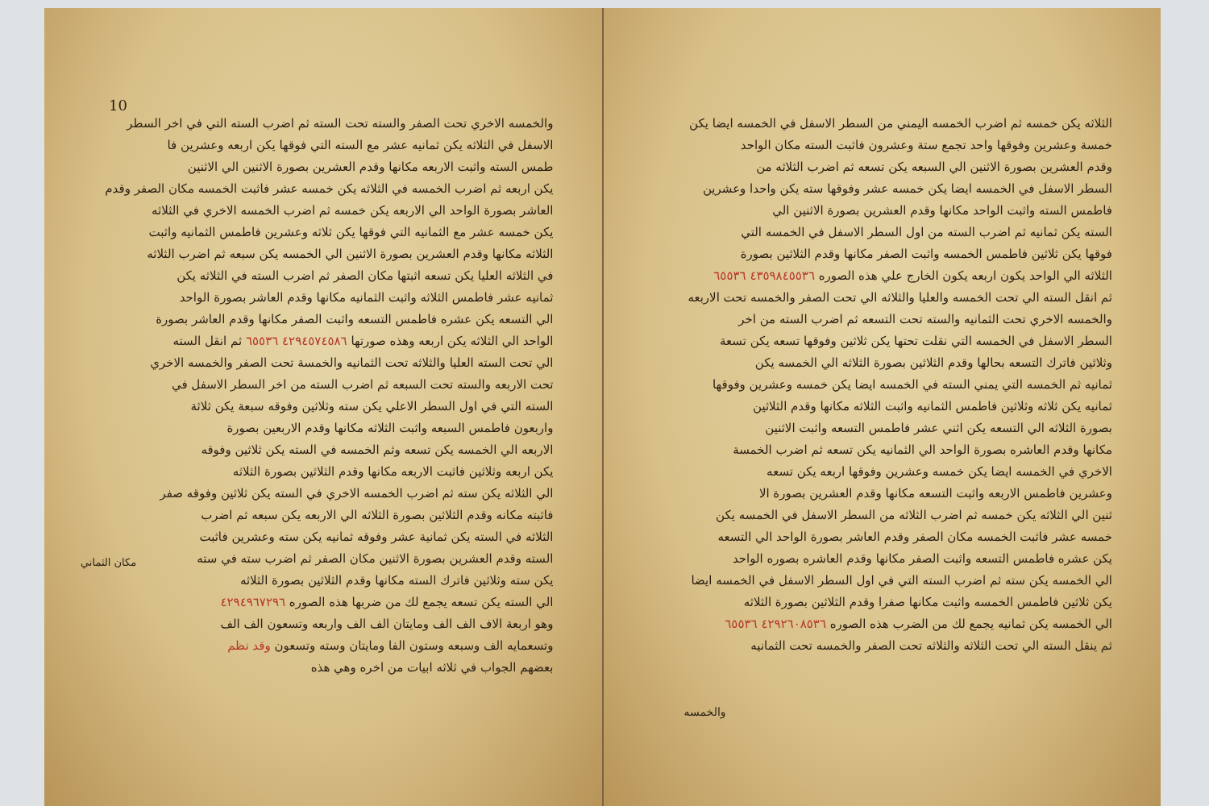الثلاثه يكن خمسه ثم اضرب الخمسه اليمني من السطر الاسفل في الخمسه ايضا يكن
خمسة وعشرين وفوقها واحد تجمع ستة وعشرون فاثبت السته مكان الواحد
وقدم العشرين بصورة الاثنين الي السبعه يكن تسعه ثم اضرب الثلاثه من
السطر الاسفل في الخمسه ايضا يكن خمسه عشر وفوقها سته يكن واحدا وعشرين
فاطمس السته واثبت الواحد مكانها وقدم العشرين بصورة الاثنين الي
السته يكن ثمانيه ثم اضرب السته من اول السطر الاسفل في الخمسه التي
فوقها يكن ثلاثين فاطمس الخمسه واثبت الصفر مكانها وقدم الثلاثين بصورة
الثلاثه الي الواحد يكون اربعه يكون الخارج علي هذه الصوره ٤٣٥٩٨٤٥٥٣٦ ٦٥٥٣٦
ثم انقل السته الي تحت الخمسه والعليا والثلاثه الي تحت الصفر والخمسه تحت الاربعه
والخمسه الاخري تحت الثمانيه والسته تحت التسعه ثم اضرب السته من اخر
السطر الاسفل في الخمسه التي نقلت تحتها يكن ثلاثين وفوقها تسعه يكن تسعة
وثلاثين فاترك التسعه بحالها وقدم الثلاثين بصورة الثلاثه الي الخمسه يكن
ثمانيه ثم الخمسه التي يمني السته في الخمسه ايضا يكن خمسه وعشرين وفوقها
ثمانيه يكن ثلاثه وثلاثين فاطمس الثمانيه واثبت الثلاثه مكانها وقدم الثلاثين
بصورة الثلاثه الي التسعه يكن اثني عشر فاطمس التسعه واثبت الاثنين
مكانها وقدم العاشره بصورة الواحد الي الثمانيه يكن تسعه ثم اضرب الخمسة
الاخري في الخمسه ايضا يكن خمسه وعشرين وفوقها اربعه يكن تسعه
وعشرين فاطمس الاربعه واثبت التسعه مكانها وقدم العشرين بصورة الا
ثنين الي الثلاثه يكن خمسه ثم اضرب الثلاثه من السطر الاسفل في الخمسه يكن
خمسه عشر فاثبت الخمسه مكان الصفر وقدم العاشر بصورة الواحد الي التسعه
يكن عشره فاطمس التسعه واثبت الصفر مكانها وقدم العاشره بصوره الواحد
الي الخمسه يكن سته ثم اضرب السته التي في اول السطر الاسفل في الخمسه ايضا
يكن ثلاثين فاطمس الخمسه واثبت مكانها صفرا وقدم الثلاثين بصورة الثلاثه
الي الخمسه يكن ثمانيه يجمع لك من الضرب هذه الصوره ٤٢٩٢٦٠٨٥٣٦ ٦٥٥٣٦
ثم ينقل السته الي تحت الثلاثه والثلاثه تحت الصفر والخمسه تحت الثمانيه
والخمسه
10
والخمسه الاخري تحت الصفر والسته تحت السته ثم اضرب السته التي في اخر السطر
الاسفل في الثلاثه يكن ثمانيه عشر مع السته التي فوقها يكن اربعه وعشرين فا
طمس السته واثبت الاربعه مكانها وقدم العشرين بصورة الاثنين الي الاثنين
يكن اربعه ثم اضرب الخمسه في الثلاثه يكن خمسه عشر فاثبت الخمسه مكان الصفر وقدم
العاشر بصورة الواحد الي الاربعه يكن خمسه ثم اضرب الخمسه الاخري في الثلاثه
يكن خمسه عشر مع الثمانيه التي فوقها يكن ثلاثه وعشرين فاطمس الثمانيه واثبت
الثلاثه مكانها وقدم العشرين بصورة الاثنين الي الخمسه يكن سبعه ثم اضرب الثلاثه
في الثلاثه العليا يكن تسعه اثبتها مكان الصفر ثم اضرب السته في الثلاثه يكن
ثمانيه عشر فاطمس الثلاثه واثبت الثمانيه مكانها وقدم العاشر بصورة الواحد
الي التسعه يكن عشره فاطمس التسعه واثبت الصفر مكانها وقدم العاشر بصورة
الواحد الي الثلاثه يكن اربعه وهذه صورتها ٤٢٩٤٥٧٤٥٨٦ ٦٥٥٣٦ ثم انقل السته
الي تحت السته العليا والثلاثه تحت الثمانيه والخمسة تحت الصفر والخمسه الاخري
تحت الاربعه والسته تحت السبعه ثم اضرب السته من اخر السطر الاسفل في
السته التي في اول السطر الاعلي يكن سته وثلاثين وفوقه سبعة يكن ثلاثة
واربعون فاطمس السبعه واثبت الثلاثه مكانها وقدم الاربعين بصورة
الاربعه الي الخمسه يكن تسعه وثم الخمسه في السته يكن ثلاثين وفوقه
يكن اربعه وثلاثين فاثبت الاربعه مكانها وقدم الثلاثين بصورة الثلاثه
الي الثلاثه يكن سته ثم اضرب الخمسه الاخري في السته يكن ثلاثين وفوقه صفر
فاثبته مكانه وقدم الثلاثين بصورة الثلاثه الي الاربعه يكن سبعه ثم اضرب
الثلاثه في السته يكن ثمانية عشر وفوقه ثمانيه يكن سته وعشرين فاثبت
السته وقدم العشرين بصورة الاثنين مكان الصفر ثم اضرب سته في سته
يكن سته وثلاثين فاترك السته مكانها وقدم الثلاثين بصورة الثلاثه
الي السته يكن تسعه يجمع لك من ضربها هذه الصوره ٤٢٩٤٩٦٧٢٩٦
وهو اربعة الاف الف الف ومايتان الف الف واربعه وتسعون الف الف
وتسعمايه الف وسبعه وستون الفا ومايتان وسته وتسعون وقد نظم
بعضهم الجواب في ثلاثه ابيات من اخره وهي هذه
مكان الثماني